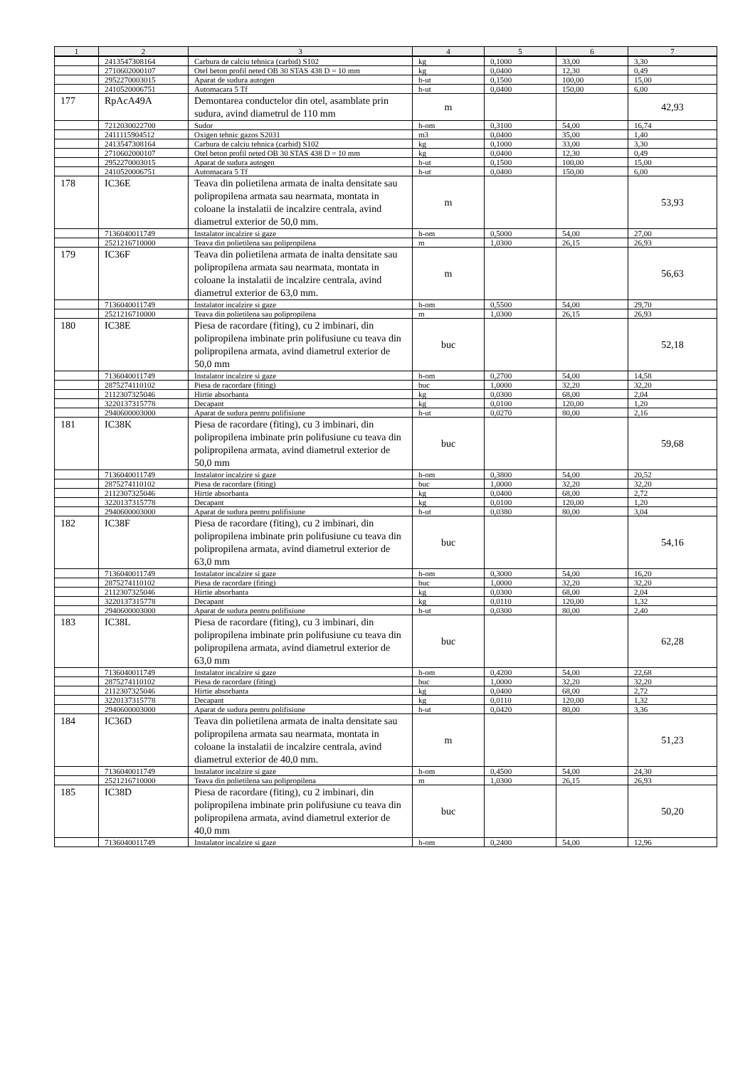| 1 | 2 | 3 | 4 | 5 | 6 | 7 |
| --- | --- | --- | --- | --- | --- | --- |
| | 2413547308164 | Carbura de calciu tehnica (carbid) S102 | kg | 0,1000 | 33,00 | 3,30 |
| | 2710602000107 | Otel beton profil neted OB 30 STAS 438 D = 10 mm | kg | 0,0400 | 12,30 | 0,49 |
| | 2952270003015 | Aparat de sudura autogen | h-ut | 0,1500 | 100,00 | 15,00 |
| | 2410520006751 | Automacara 5 Tf | h-ut | 0,0400 | 150,00 | 6,00 |
| 177 | RpAcA49A | Demontarea conductelor din otel, asamblate prin sudura, avind diametrul de 110 mm | m | | | 42,93 |
| | 7212030022700 | Sudor | h-om | 0,3100 | 54,00 | 16,74 |
| | 2411115904512 | Oxigen tehnic gazos S2031 | m3 | 0,0400 | 35,00 | 1,40 |
| | 2413547308164 | Carbura de calciu tehnica (carbid) S102 | kg | 0,1000 | 33,00 | 3,30 |
| | 2710602000107 | Otel beton profil neted OB 30 STAS 438 D = 10 mm | kg | 0,0400 | 12,30 | 0,49 |
| | 2952270003015 | Aparat de sudura autogen | h-ut | 0,1500 | 100,00 | 15,00 |
| | 2410520006751 | Automacara 5 Tf | h-ut | 0,0400 | 150,00 | 6,00 |
| 178 | IC36E | Teava din polietilena armata de inalta densitate sau polipropilena armata sau nearmata, montata in coloane la instalatii de incalzire centrala, avind diametrul exterior de 50,0 mm. | m | | | 53,93 |
| | 7136040011749 | Instalator incalzire si gaze | h-om | 0,5000 | 54,00 | 27,00 |
| | 2521216710000 | Teava din polietilena sau polipropilena | m | 1,0300 | 26,15 | 26,93 |
| 179 | IC36F | Teava din polietilena armata de inalta densitate sau polipropilena armata sau nearmata, montata in coloane la instalatii de incalzire centrala, avind diametrul exterior de 63,0 mm. | m | | | 56,63 |
| | 7136040011749 | Instalator incalzire si gaze | h-om | 0,5500 | 54,00 | 29,70 |
| | 2521216710000 | Teava din polietilena sau polipropilena | m | 1,0300 | 26,15 | 26,93 |
| 180 | IC38E | Piesa de racordare (fiting), cu 2 imbinari, din polipropilena imbinate prin polifusiune cu teava din polipropilena armata, avind diametrul exterior de 50,0 mm | buc | | | 52,18 |
| | 7136040011749 | Instalator incalzire si gaze | h-om | 0,2700 | 54,00 | 14,58 |
| | 2875274110102 | Piesa de racordare (fiting) | buc | 1,0000 | 32,20 | 32,20 |
| | 2112307325046 | Hirtie absorbanta | kg | 0,0300 | 68,00 | 2,04 |
| | 3220137315778 | Decapant | kg | 0,0100 | 120,00 | 1,20 |
| | 2940600003000 | Aparat de sudura pentru polifisiune | h-ut | 0,0270 | 80,00 | 2,16 |
| 181 | IC38K | Piesa de racordare (fiting), cu 3 imbinari, din polipropilena imbinate prin polifusiune cu teava din polipropilena armata, avind diametrul exterior de 50,0 mm | buc | | | 59,68 |
| | 7136040011749 | Instalator incalzire si gaze | h-om | 0,3800 | 54,00 | 20,52 |
| | 2875274110102 | Piesa de racordare (fiting) | buc | 1,0000 | 32,20 | 32,20 |
| | 2112307325046 | Hirtie absorbanta | kg | 0,0400 | 68,00 | 2,72 |
| | 3220137315778 | Decapant | kg | 0,0100 | 120,00 | 1,20 |
| | 2940600003000 | Aparat de sudura pentru polifisiune | h-ut | 0,0380 | 80,00 | 3,04 |
| 182 | IC38F | Piesa de racordare (fiting), cu 2 imbinari, din polipropilena imbinate prin polifusiune cu teava din polipropilena armata, avind diametrul exterior de 63,0 mm | buc | | | 54,16 |
| | 7136040011749 | Instalator incalzire si gaze | h-om | 0,3000 | 54,00 | 16,20 |
| | 2875274110102 | Piesa de racordare (fiting) | buc | 1,0000 | 32,20 | 32,20 |
| | 2112307325046 | Hirtie absorbanta | kg | 0,0300 | 68,00 | 2,04 |
| | 3220137315778 | Decapant | kg | 0,0110 | 120,00 | 1,32 |
| | 2940600003000 | Aparat de sudura pentru polifisiune | h-ut | 0,0300 | 80,00 | 2,40 |
| 183 | IC38L | Piesa de racordare (fiting), cu 3 imbinari, din polipropilena imbinate prin polifusiune cu teava din polipropilena armata, avind diametrul exterior de 63,0 mm | buc | | | 62,28 |
| | 7136040011749 | Instalator incalzire si gaze | h-om | 0,4200 | 54,00 | 22,68 |
| | 2875274110102 | Piesa de racordare (fiting) | buc | 1,0000 | 32,20 | 32,20 |
| | 2112307325046 | Hirtie absorbanta | kg | 0,0400 | 68,00 | 2,72 |
| | 3220137315778 | Decapant | kg | 0,0110 | 120,00 | 1,32 |
| | 2940600003000 | Aparat de sudura pentru polifisiune | h-ut | 0,0420 | 80,00 | 3,36 |
| 184 | IC36D | Teava din polietilena armata de inalta densitate sau polipropilena armata sau nearmata, montata in coloane la instalatii de incalzire centrala, avind diametrul exterior de 40,0 mm. | m | | | 51,23 |
| | 7136040011749 | Instalator incalzire si gaze | h-om | 0,4500 | 54,00 | 24,30 |
| | 2521216710000 | Teava din polietilena sau polipropilena | m | 1,0300 | 26,15 | 26,93 |
| 185 | IC38D | Piesa de racordare (fiting), cu 2 imbinari, din polipropilena imbinate prin polifusiune cu teava din polipropilena armata, avind diametrul exterior de 40,0 mm | buc | | | 50,20 |
| | 7136040011749 | Instalator incalzire si gaze | h-om | 0,2400 | 54,00 | 12,96 |